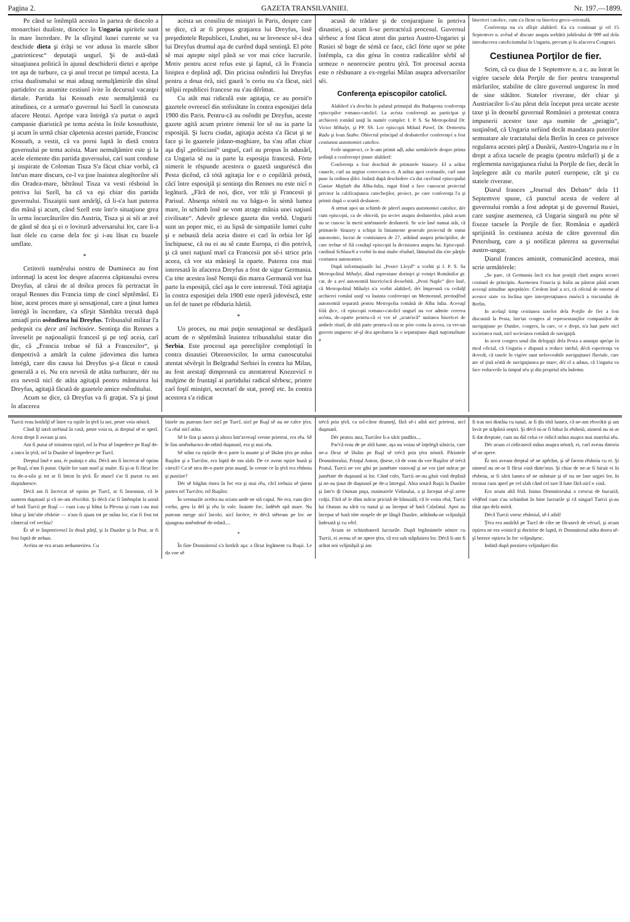Pagina 2. GAZETA TRANSILVANIEI. Nr. 197.—1899.
Pe când se întêmplă acestea în partea de dincolo a monarchiei dualiste, dincóce în Ungaria spiritele sunt în mare încordare. Pe la sfîrşitul lunei curente se va deschide dieta şi érăşi se vor aduna în marele sǎbor „patrioticesc“ deputaţii ungurĭ. Şi de astă-dată situaţiunea politică în ajunul deschiderii dietei e aprópe tot aşa de turbure, ca şi anul trecut pe timpul acesta. La crisa dualismului se mai adaug nemulţămirile din sînul partidelor cu anumite cestiunĭ ivite în decursul vacanţei dietale. Partida lui Kossuth este nemulţămită cu atitudinea, ce a urmat'o guvernul lui Szell în cunoscuta afacere Hentzi. Aprópe vara întrégă s'a purtat o aspră campanie ḑiaristică pe tema acésta în foile kossuthiste, şi acum în urmă chiar căpetenia acestei partide, Francisc Kossuth, a vestit, că va porni luptă în dietă contra guvernului pe tema acésta. Mare nemulţămire este şi la acele elemente din partida guvernului, carĭ sunt conduse şi inspirate de Coloman Tisza S'a făcut chiar vorbă, că într'un mare discurs, ce-l va ţine înaintea alegĕtorilor sĕi din Oradea-mare, bĕtrânul Tisza va vesti rĕsboiul în potriva lui Szell, ba că va eşi chiar din partida guvernului. Tiszaiştii sunt amărîţĭ, că li-s'a luat puterea din mână şi acum, când Szell este într'o situaţiune grea în urma încurcăturilor din Austria, Tisza şi ai sĕi ar avé de gând sĕ dea şi ei o lovitură adversarului lor, care li-a luat ólele cu carne dela foc şi i-au lăsat cu buzele umflate.
*
Cetitorii numĕrului nostru de Dumineca au fost informaţĭ la acest loc despre afacerea căpitanului ovreu Dreyfus, al cărui de al doilea proces fù pertractat în oraşul Rennes din Francia timp de cincĭ sĕptĕmânĭ. Ei bine, acest proces mare şi sensaţional, care a ţinut lumea întrégă în încordare, s'a sfîrşit Sâmbăta trecută după amiaḑĭ prin osêndirea lui Dreyfus. Tribunalul militar l'a pedepsit cu ḑece anĭ închisóre. Sentinţa din Rennes a înveselit pe naţionaliştii francesĭ şi pe toţĭ aceia, carĭ ḑic, că „Francia trebue sĕ fiă a Francesilor“, şi dimpotrivă a amărît la culme jidovimea din lumea întrégă, care din causa lui Dreyfus şi-a făcut o causă generală a ei. Nu era nevoiă de atâta turburare, dér nu era nevoiă nicĭ de atâta agitaţiă pentru mântuirea lui Dreyfus, agitaţiă făcută de gazetele amice osênditului.
Acum se ḑice, că Dreyfus va fi graţiat. S'a şi ţinut în afacerea
acésta un consiliu de miniştri în Paris, despre care se ḑice, că ar fi propus graţiarea lui Dreyfus, însĕ preşedintele Republicei, Loubet, nu se învoesce sĕ-i dea lui Dreyfus drumul aşa de curênd după sentinţă. El póte sĕ mai aştepte niţel până se vor mai cóce lucrurile. Motiv pentru acest refus este şi faptul, că în Francia liniştea e deplină aḑĭ. Din pricina osêndirii lui Dreyfus pentru a doua óră, nicĭ gaură 'n ceriu nu s'a făcut, nicĭ stêlpii republicei francese nu s'au dĕrîmat.
Cu atât mai ridiculă este agitaţia, ce au pornit'o gazetele ovreescĭ din strĕinătate în contra esposiţiei dela 1900 din Paris. Pentru-că au osêndit pe Dreyfus, aceste gazete agită acum printre ómenii lor sĕ nu ia parte la esposiţiă. Şi lucru ciudat, agitaţia acésta s'a făcut şi se face şi în gazetele jidano-maghiare, ba s'au aflat chiar aşa ḑişĭ „politicianĭ“ ungurĭ, carĭ au propus în adunărĭ, ca Ungaria sĕ nu ia parte la esposiţia francesă. Fórte nimerit le rĕspunde acestora o gazetă unguréscă din Pesta ḑicênd, că tótă agitaţia lor e o copilăriă próstă, căcĭ între esposiţiă şi sentinţa din Rennes nu este nicĭ o legătură. „Fără de noi, ḑice, vor trăi şi Francesii şi Parisul. Absenţa nóstră nu va băga-o în sémă lumea mare, în schimb însĕ ne vom atrage mânia unei naţiunĭ civilisate“. Adevĕr grăesce gazeta din vorbă. Ungurii sunt un popor mic, ei au lipsă de simpatiile lumei culte şi e nebuniă dela aceia dintre ei carĭ în orbia lor îşĭ închipuesc, că nu ei au sĕ caute Europa, ci din potrivă, şi că unei naţiunĭ marĭ ca Francesii pot sĕ-i strice prin aceea, că vor sta mânioşĭ la oparte. Puterea cea mai interesată în afacerea Dreyfus a fost de sigur Germania. Cu tóte acestea însĕ Nemţii din marea Germaniă vor lua parte la esposiţiă, căcĭ aşa le cere interesul. Tótă agitaţia în contra esposiţiei dela 1900 este operă jidovéscă, este un fel de tunet pe rĕbduria hârtiă.
*
Un proces, nu mai puţin sensaţional se desfăşură acum de o sĕptĕmână înaintea tribunalului statar din Serbia. Este procesul aşa porecliţilor complotiştĭ în contra dinastiei Obrenovicilor. In urma cunoscutului atentat sĕvĕrşit în Belgradul Serbiei în contra lui Milan, au fost arestaţĭ dimpreună cu atentatorul Knezevicĭ o mulţime de fruntaşĭ ai partidului radical sêrbesc, printre carĭ foştĭ miniştri, secretarĭ de stat, preoţĭ etc. In contra acestora s'a ridicat
acusă de trădare şi de conjuraţiune în potriva dinastiei, şi acum li-se pertractéză procesul. Guvernul sêrbesc a fost făcut atent din partea Austro-Ungariei şi Rusiei sĕ bage de sémă ce face, căcĭ fórte uşor se póte întêmpla, ca din góna în contra radicalilor sêrbĭ sĕ urmeze o nenorocire pentru ţéră. Tot procesul acesta este o rĕsbunare a ex-regelui Milan asupra adversarilor sĕi.
Conferenţa episcopilor catolicĭ.
Alaltăerĭ s'a deschis în palatul primaţial din Budapesta conferenţa episcopilor romano-catolicĭ. La acésta conferenţă au participat şi archiereii românĭ uniţĭ în numĕr complet: I. P. S. Sa Metropolitul Dr. Victor Mihalyi, şi PP. SS. Lor episcopii Mihail Pavel, Dr. Demetriu Radu şi Ioan Szabo. Obiectul principal al desbaterilor conferenţei a fost cestiunea autonomiei catolice.
Foile unguresci, ce le-am primit aḑĭ, aduc următórele despre prima şedinţă a conferenţei ţinute alaltăerĭ:
Conferenţa a fost deschisă de primatele Vaszary. El a arătat causele, carĭ au urgitat convocarea ei. A arătat apoi cestiunile, carĭ sunt puse la ordinea ḑilei. Indată după deschidere s'a dat cuvêntul episcopului Gustav Majlath din Alba-Iulia, rugat fiind a face cunoscut proiectul privitor la calificaţiunea catecheţilor, proiect, pe care conferenţa l'a şi primit după o scurtă desbatere.
A urmat apoi un schimb de părerĭ asupra autonomiei catolice, dér cum episcopii, ca de obiceiŭ, ţin secret asupra desbaterilor, până acum nu se cunosc în merit amĕnuntele desbaterii. Se scie însĕ numai atât, că primatele Vaszary a schiţat în liniamente generale proiectul de statut autonomic, lucrat de comisiunea de 27, arătând asupra principiilor, de care trebue sĕ fiă conduşĭ episcopii la decisiunea asupra lui. Episcopul-cardinal Schlauch a vorbit în mai multe rêndurĭ, lămurind din tóte părţile cestiunea autonomiei.
După informaţiunile lui „Pester Lloyd“ a vorbit şi I. P. S. Sa Metropolitul Mihalyi, dând espresiune dorinţei şi voinţei Românilor gr. cat. de a avé autonomiă bisericéscă deosebită. „Pesti Naplo“ ḑice însĕ, că Metropolitul Mihalyi n'a vorbit alaltăerĭ, dér împreună cu ceilalţĭ archierei românĭ uniţĭ va înainta conferenţei un Memorand, pretinḑênd autonomiă separată pentru Metropolia română de Alba Iulia. Aceeaşĭ fóiă ḑice, că episcopii romano-catolicĭ ungurĭ nu vor admite cererea acésta, de-oparte pentru-că ei vor sĕ „scutéscă“ unitatea bisericei de ambele riturĭ, de altă parte pentru-că nu se póte conta la aceea, ca vre-un guvern unguresc sĕ-şĭ dea aprobarea la o separaţiune după naţionalitate a
bisericei catolice, cum s'a făcut cu biserica greco-orientală.
Conferenţa nu s'a sfîrşit alaltăerĭ. Ea s'a continuat şi erĭ 15 Septemvre n. avênd sĕ discute asupra serbării jubileului de 900 anĭ dela introducerea catolicismului în Ungaria, precum şi în afacerea Congruei.
Cestiunea Porţilor de fier.
Scim, că cu ḑiua de 1 Septemvre n. a c. au întrat în vigóre tacsele dela Porţile de fier pentru transportul mărfurilor, stabilite de către guvernul unguresc în mod de sine stătător. Statelor riverane, dér chiar şi Austriacilor li-s'au părut dela început prea urcate aceste taxe şi în deosebĭ guvernul României a protestat contra impunerii acestor taxe aşa numite de „peiagiu“, susţinênd, că Ungaria nefiind decât mandatara puterilor semnatare ale tractatului dela Berlin în ceea ce privesce regularea acestei părţĭ a Dunării, Austro-Ungaria nu e în drept a afixa tacsele de peagiu (pentru mărfurĭ) şi de a reglementa navigaţiunea rîului la Porţile de fier, decât în înţelegere atât cu marile puterĭ europene, cât şi cu statele riverane.
Ḑiarul frances „Journal des Debats“ dela 11 Septemvre spune, că punctul acesta de vedere al guvernului român a fost adoptat şi de guvernul Rusiei, care susţine asemenea, că Ungaria singură nu póte sĕ fixeze tacsele la Porţile de fier. România e aşadéră sprijinită în cestiunea acésta de către guvernul din Petersburg, care a şi notificat părerea sa guvernului austro-ungar.
Ḑiarul frances amintit, comunicând acestea, mai scrie următórele:
„Se pare, că Germania încă n'a luat posiţiă clară asupra acestei cestiunĭ de principiu. Asemenea Francia şi Italia au păstrat până acum aceeaşĭ atitudine aşteptătóre. Credem însĕ a sci, că oficiul de esterne al acestor state va înclina spre interpretaţiunea ruséscă a tractatului de Berlin.
In acelaşĭ timp cestiunea taxelor dela Porţile de fier a fost discutată la Pesta, într'un congres al representanţilor companiilor de navigaţiune pe Dunăre, congres, la care, ce e drept, n'a luat parte nicĭ societatea rusă, nicĭ societatea română de navigaţiă.
In acest congres unul din delegaţii dela Pesta a anunţat aprópe în mod oficial, că Ungaria e dispusă a reduce tariful, décă esperienţa va dovedi, că taxele în vigóre sunt nefavorabile navigaţiunei fluviale, care are sĕ ţină sémă de navigaţiunea pe mare; dér el a adaus, că Ungaria va face reducerile la timpul sĕu şi din propriul sĕu îndemn.
Turcii erau hotărîţĭ sĕ între cu oştile în ţéră la noi, peste voia nóstră.
Când îţĭ intră strĕinul în casă, peste voia ta, ai dreptul sĕ te aperĭ. Acest drept îl aveam şi noi.
Am fi putut sĕ trimitem oştirĭ, orĭ la Prut sĕ împedece pe Ruşĭ de-a intra în ţéră, orĭ la Dunăre sĕ împedece pe Turcĭ.
Dreptul însĕ e una, ér putinţa e alta. Décă am fi încercat sĕ oprim pe Ruşĭ, n'am fi putut. Oştile lor sunt marĭ şi multe. Ei şi-ar fi făcut loc cu de-a-sila şi tot ar fi întrat în ţéră. Ér atuncĭ s'ar fi purtat cu noi duşmănesce.
Décă am fi încercat sĕ oprim pe Turcĭ, ar fi însemnat, că le suntem duşmanĭ şi că ne-am rĕsvrătit. Şi décă s'ar fi întêmplat la urmă sĕ bată Turcii pe Ruşĭ — cum i-au şi bătut la Plevna şi cum i-au mai bătut şi într'alte rĕsbóie — n'am fi ajuns tot pe mâna lor, n'ar fi fost tot cântecul cel vechiu?
Ér sĕ te împotrivescĭ în două părţĭ, şi la Dunăre şi la Prut, ar fi fost faptă de nebun.
Acésta ne era acum nedumerirea. Cu
binele nu puteam face nicĭ pe Turcĭ, nicĭ pe Ruşĭ sĕ nu ne calce ţéra. Cu rĕul nicĭ atâta.
Sĕ le fim şi unora şi altora într'aceeaşĭ vreme prieteni, era rĕu. Sĕ le fim amêndurora de-odată duşmanĭ, era şi mai rĕu.
Sĕ stăm cu oştirile de-o parte la munte şi sĕ lăsăm ţéra pe mâna Ruşilor şi a Turcilor, era faptă de om slab. De ce avem oştire bună şi viteză? Ca sĕ stea de-o parte prin munţĭ, în vreme ce în ţéră era rĕsboiu şi pustiire?
Dér sĕ băgăm óstea în foc era şi mai rĕu, căcĭ trebuia sĕ ţinem partea orĭ Turcilor, orĭ Ruşilor.
În vremurile acelea nu sciam unde ne stă capul. Ne era, cum ḑice vorba, greu la dél şi rĕu la vale. Inainte foc, îndĕrĕt apă mare. Nu puteam merge nicĭ încolo, nicĭ încóce, ér décă stĕteam pe loc ne ajungeau amêndouĕ de-odată....
*
În fine Domnitorul s'a hotărît aşa: a făcut legăment cu Ruşii. Le da voe sĕ
trécă prin ţéră, ca orĭ-căror drumeţĭ, fără sĕ-i aibă nicĭ prieteni, nicĭ duşmanĭ.
Dér pentru asta, Turcilor li-a sărit ţandăra....
Par'că erau de pe altă lume, aşa nu voiau sĕ înţelégă silnicia, care ne-a făcut sĕ lăsăm pe Ruşĭ sĕ trécă prin ţéra nóstră. Părintele Domnitorului, Prinţul Anton, ḑisese, că de vom da voe Ruşilor sĕ trécă Prutul, Turcii ne vor găsi pe jumĕtate vinovaţĭ şi ne vor ţiné măcar pe jumĕtate de duşmanĭ ai lor. Când colo, Turcii ne-au găsit vină deplină şi ne-au ţinut de duşmanĭ pe de-a întregul. Abia sosiră Ruşii la Dunăre şi într'o ḑi Osman paşa, maimarele Vidinului, a şi început sĕ-şĭ arete colţii. Fără sĕ le dăm măcar pricină de bănuială, că le voim rĕul, Turcii lui Osman au sărit cu tunul şi au început sĕ bată Calafatul. Apoi au început sĕ bată tóte oraşele de pe lângă Dunăre, arătându-ne vrăjmăşiă îndesată şi cu vêrf.
Acum se schimbaseră lucrurile. După legămintele nóstre cu Turcii, ei aveau sĕ ne apere ţéra, că era sub stăpânirea lor. Décă li-am fi arătat noi vrăjmăşiă şi am
fi tras noi dintâiu cu tunul, ar fi ḑis tótă lumea, că ne-am rĕsvrătit şi am lovit pe stăpânii noştri. Şi décă ni-ar fi bătut în rĕsboiŭ, nimenĭ nu ni-ar fi dat dreptate, cum nu daĭ celui ce ridică mâna asupra mai marelui sĕu.
Dér acum ei ridicaseră mâna asupra nóstră, ei, carĭ aveau datoria sĕ ne apere.
Ér noi aveam dreptul sĕ ne apĕrăm, şi sĕ facem rĕsboiu cu ei. Şi nimenĭ nu ne-ar fi făcut vină dintr'asta. Şi chiar de ne-ar fi biruit ei în rĕsboiu, ar fi sărit lumea sĕ ne mântuie şi sĕ nu ne lase urgiei lor, în tocmai cum aperĭ pe cel slab când cel tare îl bate fără nicĭ o vină.
Era acum altă fóiă. Inima Domnitorului a crescut de bucuriă, vĕḑênd cum s'au schimbat în bine lucrurile şi că singurĭ Turcii şi-au tăiat apa dela móră.
Décă Turcii voesc rĕsboiul, sĕ-l aibă!
Ţéra era amărîtă pe Turcĭ de câte ne făcuseră de vécurĭ, şi acum oştirea ne era voinică şi doritóre de luptă, ér Domnitorul atâta dorea sĕ-şĭ boteze oştirea în foc vrăjmăşesc.
Indată după pornirea vrăjmăşiei din